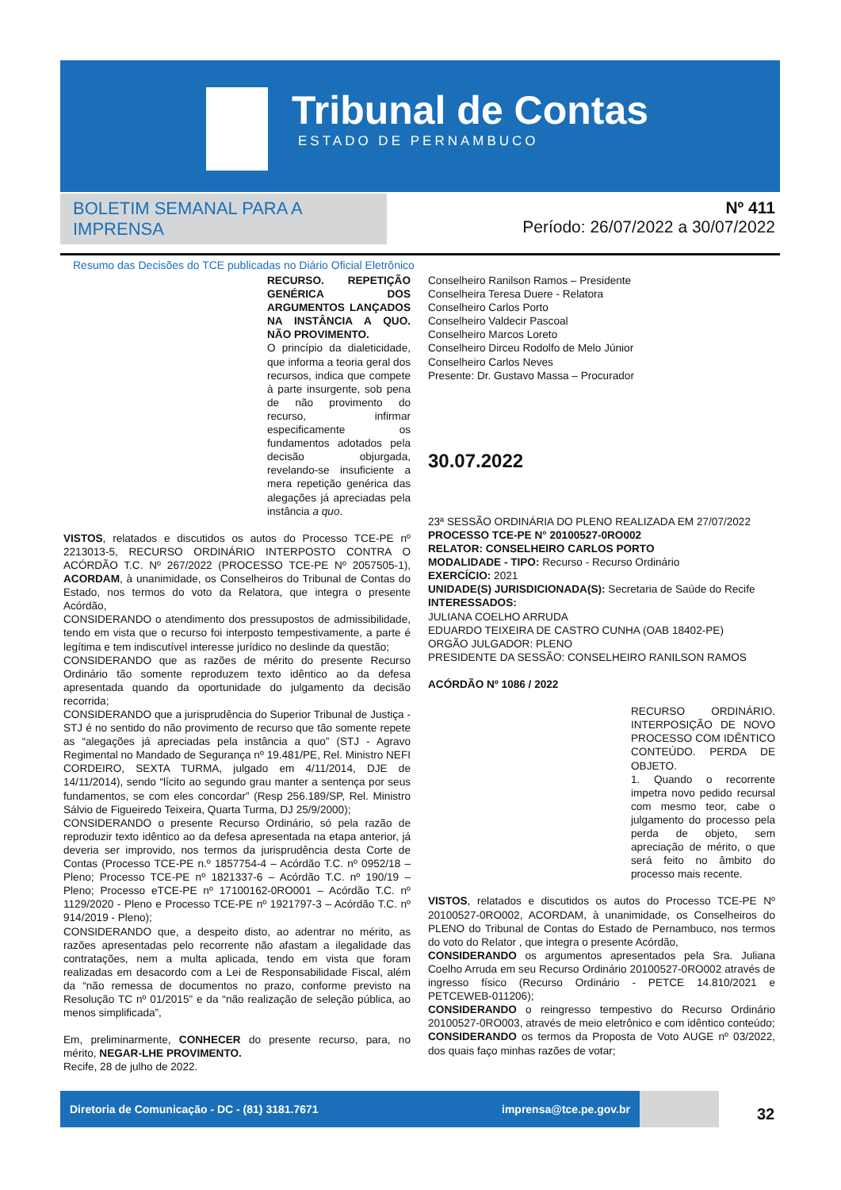Tribunal de Contas
ESTADO DE PERNAMBUCO
BOLETIM SEMANAL PARA A IMPRENSA
Resumo das Decisões do TCE publicadas no Diário Oficial Eletrônico
Nº 411
Período: 26/07/2022 a 30/07/2022
RECURSO. REPETIÇÃO GENÉRICA DOS ARGUMENTOS LANÇADOS NA INSTÂNCIA A QUO. NÃO PROVIMENTO.
O princípio da dialeticidade, que informa a teoria geral dos recursos, indica que compete à parte insurgente, sob pena de não provimento do recurso, infirmar especificamente os fundamentos adotados pela decisão objurgada, revelando-se insuficiente a mera repetição genérica das alegações já apreciadas pela instância a quo.
VISTOS, relatados e discutidos os autos do Processo TCE-PE nº 2213013-5, RECURSO ORDINÁRIO INTERPOSTO CONTRA O ACÓRDÃO T.C. Nº 267/2022 (PROCESSO TCE-PE Nº 2057505-1), ACORDAM, à unanimidade, os Conselheiros do Tribunal de Contas do Estado, nos termos do voto da Relatora, que integra o presente Acórdão,
CONSIDERANDO o atendimento dos pressupostos de admissibilidade, tendo em vista que o recurso foi interposto tempestivamente, a parte é legítima e tem indiscutível interesse jurídico no deslinde da questão;
CONSIDERANDO que as razões de mérito do presente Recurso Ordinário tão somente reproduzem texto idêntico ao da defesa apresentada quando da oportunidade do julgamento da decisão recorrida;
CONSIDERANDO que a jurisprudência do Superior Tribunal de Justiça - STJ é no sentido do não provimento de recurso que tão somente repete as “alegações já apreciadas pela instância a quo” (STJ - Agravo Regimental no Mandado de Segurança nº 19.481/PE, Rel. Ministro NEFI CORDEIRO, SEXTA TURMA, julgado em 4/11/2014, DJE de 14/11/2014), sendo “lícito ao segundo grau manter a sentença por seus fundamentos, se com eles concordar” (Resp 256.189/SP, Rel. Ministro Sálvio de Figueiredo Teixeira, Quarta Turma, DJ 25/9/2000);
CONSIDERANDO o presente Recurso Ordinário, só pela razão de reproduzir texto idêntico ao da defesa apresentada na etapa anterior, já deveria ser improvido, nos termos da jurisprudência desta Corte de Contas (Processo TCE-PE n.º 1857754-4 – Acórdão T.C. nº 0952/18 – Pleno; Processo TCE-PE nº 1821337-6 – Acórdão T.C. nº 190/19 – Pleno; Processo eTCE-PE nº 17100162-0RO001 – Acórdão T.C. nº 1129/2020 - Pleno e Processo TCE-PE nº 1921797-3 – Acórdão T.C. nº 914/2019 - Pleno);
CONSIDERANDO que, a despeito disto, ao adentrar no mérito, as razões apresentadas pelo recorrente não afastam a ilegalidade das contratações, nem a multa aplicada, tendo em vista que foram realizadas em desacordo com a Lei de Responsabilidade Fiscal, além da “não remessa de documentos no prazo, conforme previsto na Resolução TC nº 01/2015” e da “não realização de seleção pública, ao menos simplificada”,
Em, preliminarmente, CONHECER do presente recurso, para, no mérito, NEGAR-LHE PROVIMENTO.
Recife, 28 de julho de 2022.
Conselheiro Ranilson Ramos – Presidente
Conselheira Teresa Duere - Relatora
Conselheiro Carlos Porto
Conselheiro Valdecir Pascoal
Conselheiro Marcos Loreto
Conselheiro Dirceu Rodolfo de Melo Júnior
Conselheiro Carlos Neves
Presente: Dr. Gustavo Massa – Procurador
30.07.2022
23ª SESSÃO ORDINÁRIA DO PLENO REALIZADA EM 27/07/2022
PROCESSO TCE-PE N° 20100527-0RO002
RELATOR: CONSELHEIRO CARLOS PORTO
MODALIDADE - TIPO: Recurso - Recurso Ordinário
EXERCÍCIO: 2021
UNIDADE(S) JURISDICIONADA(S): Secretaria de Saúde do Recife
INTERESSADOS:
JULIANA COELHO ARRUDA
EDUARDO TEIXEIRA DE CASTRO CUNHA (OAB 18402-PE)
ORGÃO JULGADOR: PLENO
PRESIDENTE DA SESSÃO: CONSELHEIRO RANILSON RAMOS
ACÓRDÃO Nº 1086 / 2022
RECURSO ORDINÁRIO. INTERPOSIÇÃO DE NOVO PROCESSO COM IDÊNTICO CONTEÚDO. PERDA DE OBJETO.
1. Quando o recorrente impetra novo pedido recursal com mesmo teor, cabe o julgamento do processo pela perda de objeto, sem apreciação de mérito, o que será feito no âmbito do processo mais recente.
VISTOS, relatados e discutidos os autos do Processo TCE-PE Nº 20100527-0RO002, ACORDAM, à unanimidade, os Conselheiros do PLENO do Tribunal de Contas do Estado de Pernambuco, nos termos do voto do Relator , que integra o presente Acórdão,
CONSIDERANDO os argumentos apresentados pela Sra. Juliana Coelho Arruda em seu Recurso Ordinário 20100527-0RO002 através de ingresso físico (Recurso Ordinário - PETCE 14.810/2021 e PETCEWEB-011206);
CONSIDERANDO o reingresso tempestivo do Recurso Ordinário 20100527-0RO003, através de meio eletrônico e com idêntico conteúdo;
CONSIDERANDO os termos da Proposta de Voto AUGE nº 03/2022, dos quais faço minhas razões de votar;
Diretoria de Comunicação - DC - (81) 3181.7671 imprensa@tce.pe.gov.br
32